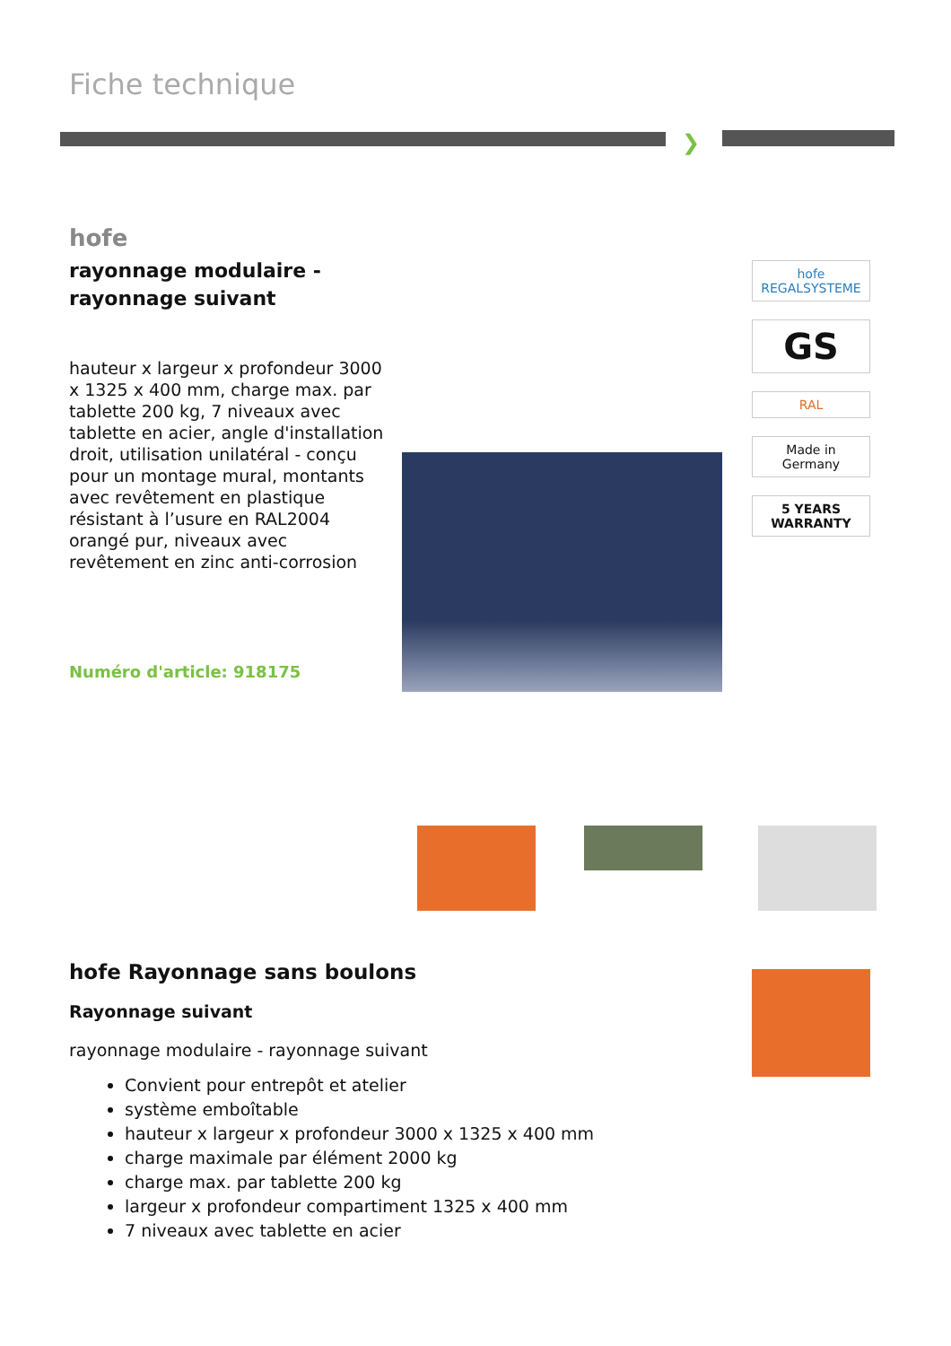Fiche technique
❯
hofe
rayonnage modulaire - rayonnage suivant
hauteur x largeur x profondeur 3000 x 1325 x 400 mm, charge max. par tablette 200 kg, 7 niveaux avec tablette en acier, angle d'installation droit, utilisation unilatéral - conçu pour un montage mural, montants avec revêtement en plastique résistant à l’usure en RAL2004 orangé pur, niveaux avec revêtement en zinc anti-corrosion
Numéro d'article: 918175
hofe
REGALSYSTEME
GS
RAL
Made in Germany
5 YEARS WARRANTY
hofe Rayonnage sans boulons
Rayonnage suivant
rayonnage modulaire - rayonnage suivant
Convient pour entrepôt et atelier
système emboîtable
hauteur x largeur x profondeur 3000 x 1325 x 400 mm
charge maximale par élément 2000 kg
charge max. par tablette 200 kg
largeur x profondeur compartiment 1325 x 400 mm
7 niveaux avec tablette en acier